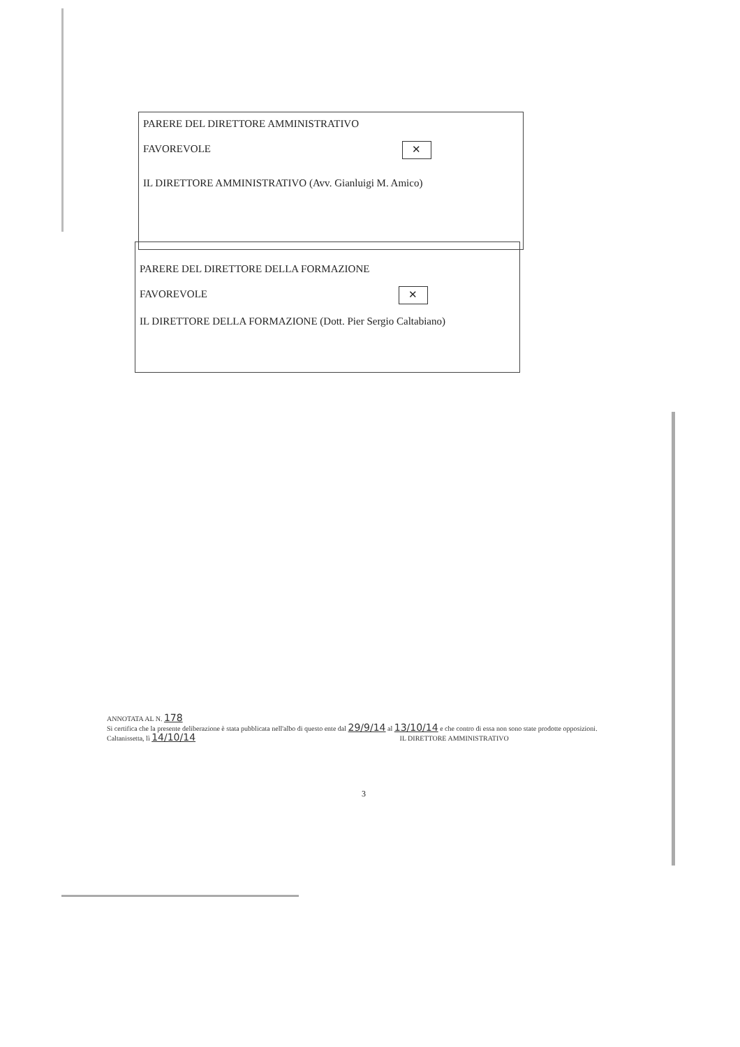PARERE DEL DIRETTORE AMMINISTRATIVO
FAVOREVOLE ✕
IL DIRETTORE AMMINISTRATIVO (Avv. Gianluigi M. Amico)
PARERE DEL DIRETTORE DELLA FORMAZIONE
FAVOREVOLE ✕
IL DIRETTORE DELLA FORMAZIONE (Dott. Pier Sergio Caltabiano)
ANNOTATA AL N. 178
Si certifica che la presente deliberazione è stata pubblicata nell'albo di questo ente dal 29/9/14 al 13/10/14 e che contro di essa non sono state prodotte opposizioni.
Caltanissetta, lì 14/10/14 IL DIRETTORE AMMINISTRATIVO
3